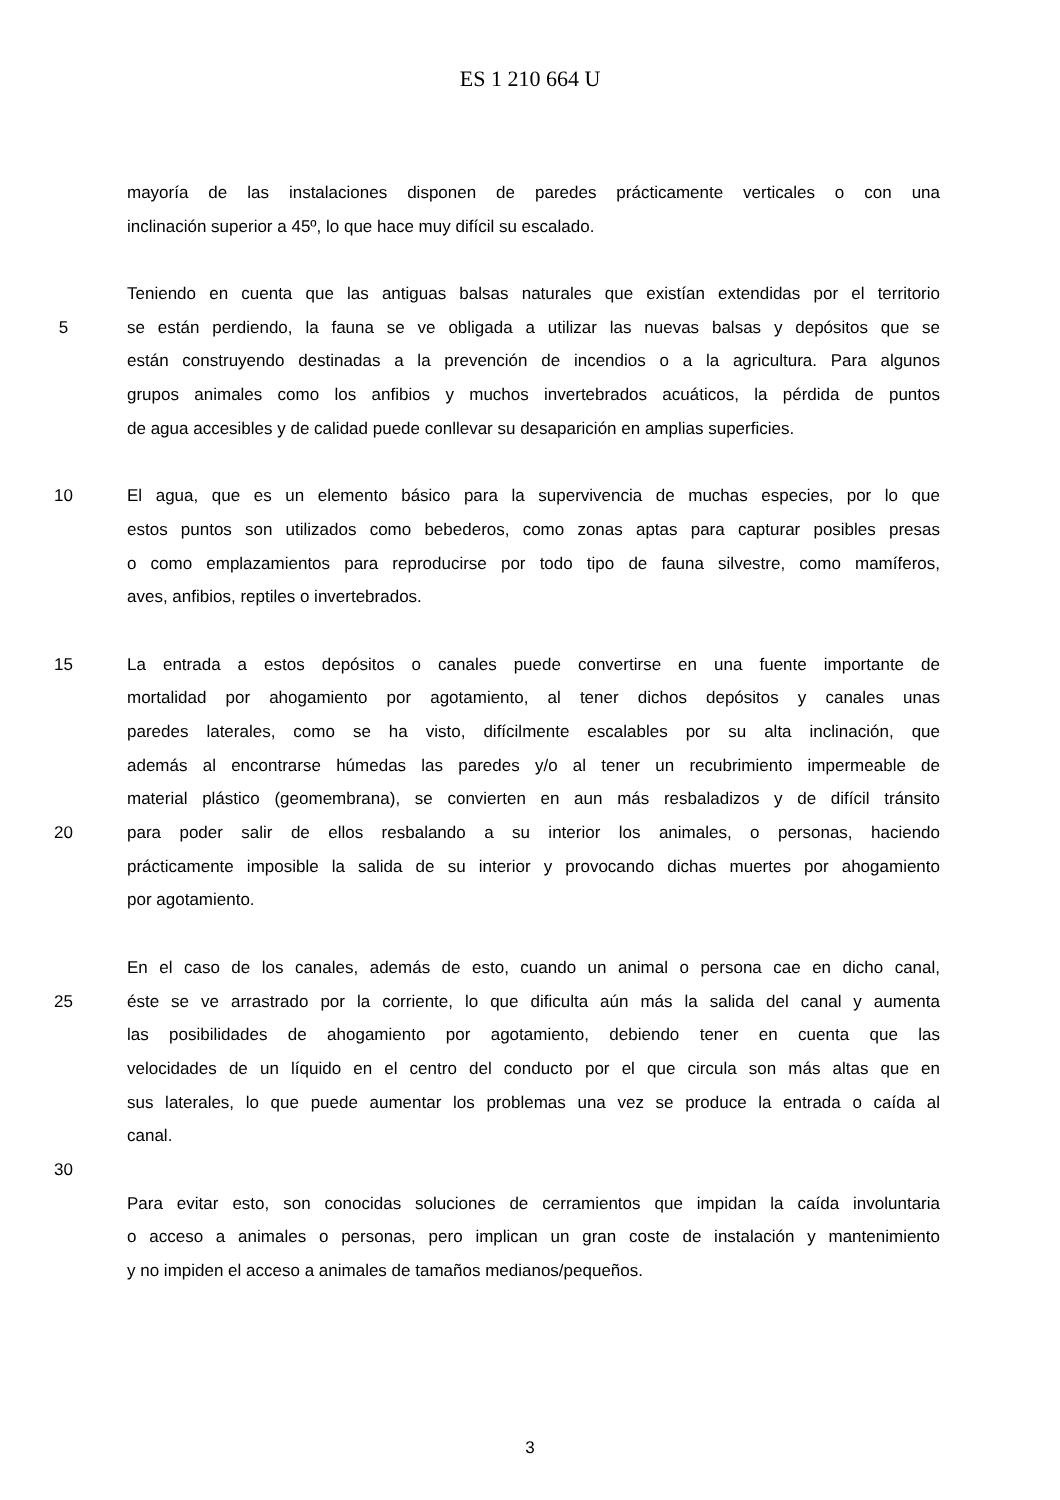ES 1 210 664 U
mayoría de las instalaciones disponen de paredes prácticamente verticales o con una
inclinación superior a 45º, lo que hace muy difícil su escalado.
Teniendo en cuenta que las antiguas balsas naturales que existían extendidas por el territorio
5 se están perdiendo, la fauna se ve obligada a utilizar las nuevas balsas y depósitos que se
están construyendo destinadas a la prevención de incendios o a la agricultura. Para algunos
grupos animales como los anfibios y muchos invertebrados acuáticos, la pérdida de puntos
de agua accesibles y de calidad puede conllevar su desaparición en amplias superficies.
10 El agua, que es un elemento básico para la supervivencia de muchas especies, por lo que
estos puntos son utilizados como bebederos, como zonas aptas para capturar posibles presas
o como emplazamientos para reproducirse por todo tipo de fauna silvestre, como mamíferos,
aves, anfibios, reptiles o invertebrados.
15 La entrada a estos depósitos o canales puede convertirse en una fuente importante de
mortalidad por ahogamiento por agotamiento, al tener dichos depósitos y canales unas
paredes laterales, como se ha visto, difícilmente escalables por su alta inclinación, que
además al encontrarse húmedas las paredes y/o al tener un recubrimiento impermeable de
material plástico (geomembrana), se convierten en aun más resbaladizos y de difícil tránsito
20 para poder salir de ellos resbalando a su interior los animales, o personas, haciendo
prácticamente imposible la salida de su interior y provocando dichas muertes por ahogamiento
por agotamiento.
En el caso de los canales, además de esto, cuando un animal o persona cae en dicho canal,
25 éste se ve arrastrado por la corriente, lo que dificulta aún más la salida del canal y aumenta
las posibilidades de ahogamiento por agotamiento, debiendo tener en cuenta que las
velocidades de un líquido en el centro del conducto por el que circula son más altas que en
sus laterales, lo que puede aumentar los problemas una vez se produce la entrada o caída al
canal.
30
Para evitar esto, son conocidas soluciones de cerramientos que impidan la caída involuntaria
o acceso a animales o personas, pero implican un gran coste de instalación y mantenimiento
y no impiden el acceso a animales de tamaños medianos/pequeños.
3